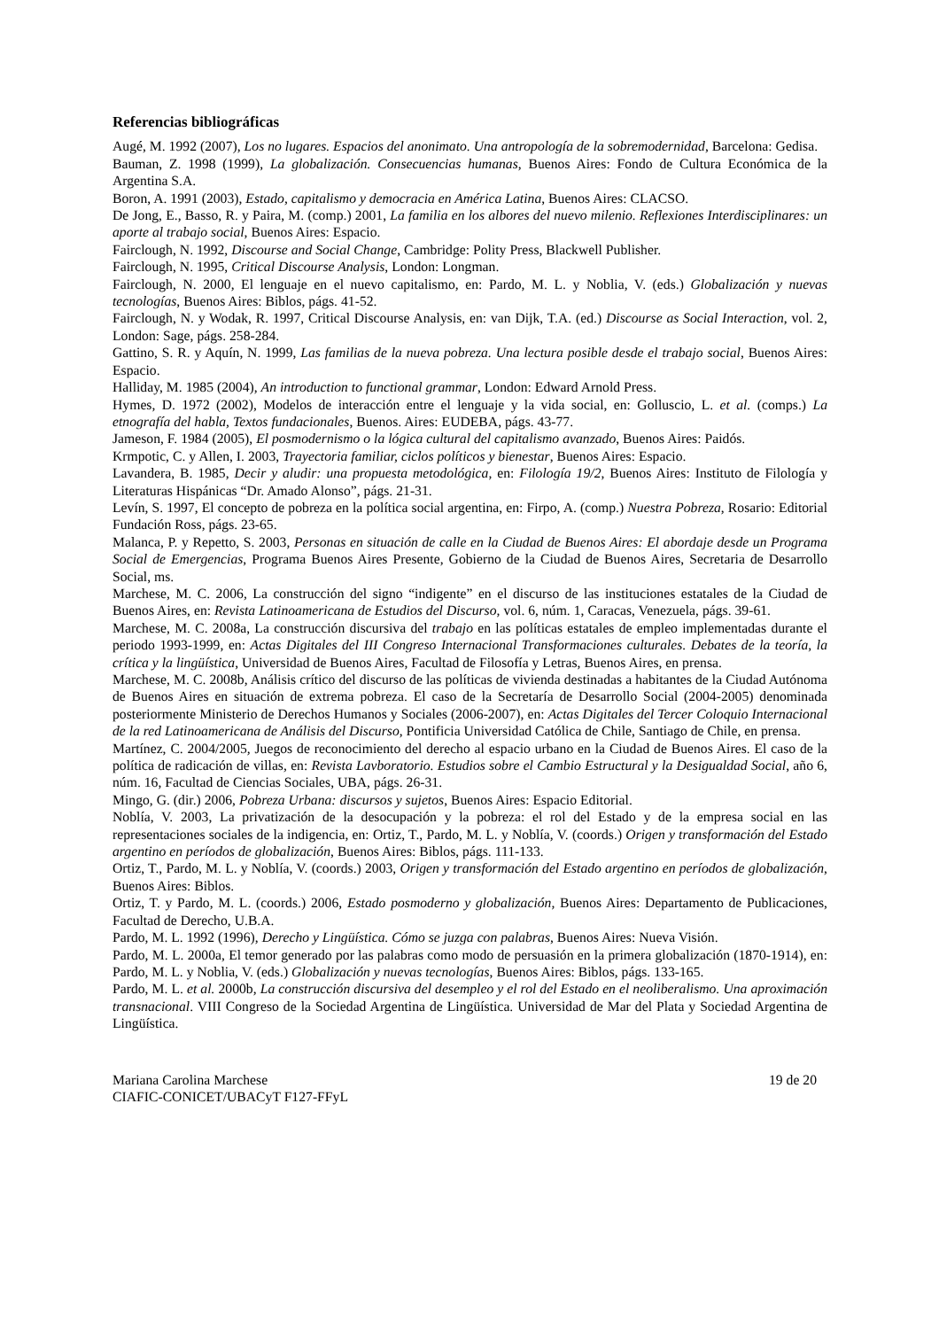Referencias bibliográficas
Augé, M. 1992 (2007), Los no lugares. Espacios del anonimato. Una antropología de la sobremodernidad, Barcelona: Gedisa.
Bauman, Z. 1998 (1999), La globalización. Consecuencias humanas, Buenos Aires: Fondo de Cultura Económica de la Argentina S.A.
Boron, A. 1991 (2003), Estado, capitalismo y democracia en América Latina, Buenos Aires: CLACSO.
De Jong, E., Basso, R. y Paira, M. (comp.) 2001, La familia en los albores del nuevo milenio. Reflexiones Interdisciplinares: un aporte al trabajo social, Buenos Aires: Espacio.
Fairclough, N. 1992, Discourse and Social Change, Cambridge: Polity Press, Blackwell Publisher.
Fairclough, N. 1995, Critical Discourse Analysis, London: Longman.
Fairclough, N. 2000, El lenguaje en el nuevo capitalismo, en: Pardo, M. L. y Noblia, V. (eds.) Globalización y nuevas tecnologías, Buenos Aires: Biblos, págs. 41-52.
Fairclough, N. y Wodak, R. 1997, Critical Discourse Analysis, en: van Dijk, T.A. (ed.) Discourse as Social Interaction, vol. 2, London: Sage, págs. 258-284.
Gattino, S. R. y Aquín, N. 1999, Las familias de la nueva pobreza. Una lectura posible desde el trabajo social, Buenos Aires: Espacio.
Halliday, M. 1985 (2004), An introduction to functional grammar, London: Edward Arnold Press.
Hymes, D. 1972 (2002), Modelos de interacción entre el lenguaje y la vida social, en: Golluscio, L. et al. (comps.) La etnografía del habla, Textos fundacionales, Buenos. Aires: EUDEBA, págs. 43-77.
Jameson, F. 1984 (2005), El posmodernismo o la lógica cultural del capitalismo avanzado, Buenos Aires: Paidós.
Krmpotic, C. y Allen, I. 2003, Trayectoria familiar, ciclos políticos y bienestar, Buenos Aires: Espacio.
Lavandera, B. 1985, Decir y aludir: una propuesta metodológica, en: Filología 19/2, Buenos Aires: Instituto de Filología y Literaturas Hispánicas “Dr. Amado Alonso”, págs. 21-31.
Levín, S. 1997, El concepto de pobreza en la política social argentina, en: Firpo, A. (comp.) Nuestra Pobreza, Rosario: Editorial Fundación Ross, págs. 23-65.
Malanca, P. y Repetto, S. 2003, Personas en situación de calle en la Ciudad de Buenos Aires: El abordaje desde un Programa Social de Emergencias, Programa Buenos Aires Presente, Gobierno de la Ciudad de Buenos Aires, Secretaria de Desarrollo Social, ms.
Marchese, M. C. 2006, La construcción del signo “indigente” en el discurso de las instituciones estatales de la Ciudad de Buenos Aires, en: Revista Latinoamericana de Estudios del Discurso, vol. 6, núm. 1, Caracas, Venezuela, págs. 39-61.
Marchese, M. C. 2008a, La construcción discursiva del trabajo en las políticas estatales de empleo implementadas durante el periodo 1993-1999, en: Actas Digitales del III Congreso Internacional Transformaciones culturales. Debates de la teoría, la crítica y la lingüística, Universidad de Buenos Aires, Facultad de Filosofía y Letras, Buenos Aires, en prensa.
Marchese, M. C. 2008b, Análisis crítico del discurso de las políticas de vivienda destinadas a habitantes de la Ciudad Autónoma de Buenos Aires en situación de extrema pobreza. El caso de la Secretaría de Desarrollo Social (2004-2005) denominada posteriormente Ministerio de Derechos Humanos y Sociales (2006-2007), en: Actas Digitales del Tercer Coloquio Internacional de la red Latinoamericana de Análisis del Discurso, Pontificia Universidad Católica de Chile, Santiago de Chile, en prensa.
Martínez, C. 2004/2005, Juegos de reconocimiento del derecho al espacio urbano en la Ciudad de Buenos Aires. El caso de la política de radicación de villas, en: Revista Lavboratorio. Estudios sobre el Cambio Estructural y la Desigualdad Social, año 6, núm. 16, Facultad de Ciencias Sociales, UBA, págs. 26-31.
Mingo, G. (dir.) 2006, Pobreza Urbana: discursos y sujetos, Buenos Aires: Espacio Editorial.
Noblía, V. 2003, La privatización de la desocupación y la pobreza: el rol del Estado y de la empresa social en las representaciones sociales de la indigencia, en: Ortiz, T., Pardo, M. L. y Noblía, V. (coords.) Origen y transformación del Estado argentino en períodos de globalización, Buenos Aires: Biblos, págs. 111-133.
Ortiz, T., Pardo, M. L. y Noblía, V. (coords.) 2003, Origen y transformación del Estado argentino en períodos de globalización, Buenos Aires: Biblos.
Ortiz, T. y Pardo, M. L. (coords.) 2006, Estado posmoderno y globalización, Buenos Aires: Departamento de Publicaciones, Facultad de Derecho, U.B.A.
Pardo, M. L. 1992 (1996), Derecho y Lingüística. Cómo se juzga con palabras, Buenos Aires: Nueva Visión.
Pardo, M. L. 2000a, El temor generado por las palabras como modo de persuasión en la primera globalización (1870-1914), en: Pardo, M. L. y Noblia, V. (eds.) Globalización y nuevas tecnologías, Buenos Aires: Biblos, págs. 133-165.
Pardo, M. L. et al. 2000b, La construcción discursiva del desempleo y el rol del Estado en el neoliberalismo. Una aproximación transnacional. VIII Congreso de la Sociedad Argentina de Lingüística. Universidad de Mar del Plata y Sociedad Argentina de Lingüística.
Mariana Carolina Marchese
CIAFIC-CONICET/UBACyT F127-FFyL 19 de 20